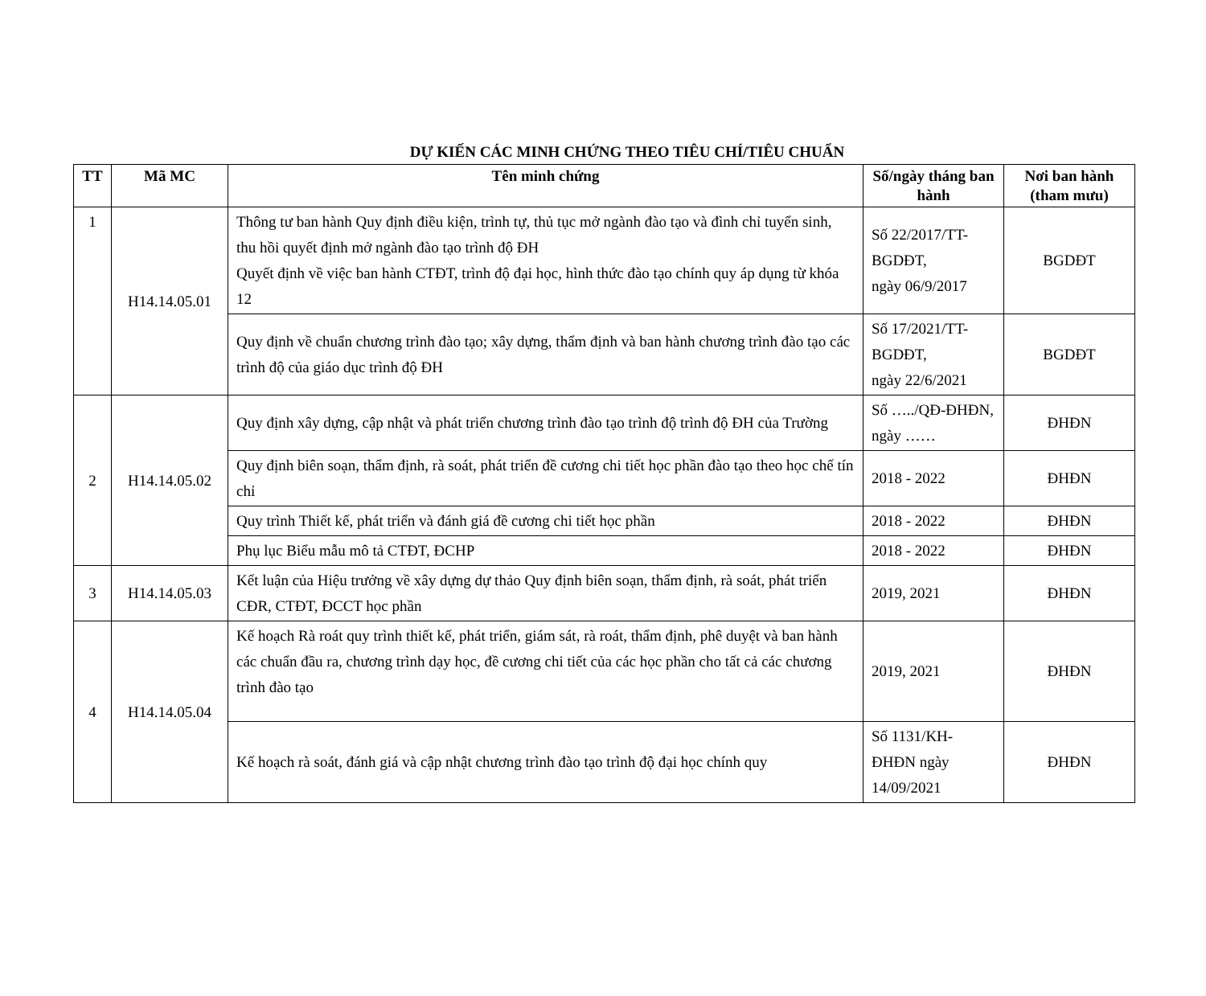DỰ KIẾN CÁC MINH CHỨNG THEO TIÊU CHÍ/TIÊU CHUẨN
| TT | Mã MC | Tên minh chứng | Số/ngày tháng ban hành | Nơi ban hành (tham mưu) |
| --- | --- | --- | --- | --- |
| 1 | H14.14.05.01 | Thông tư ban hành Quy định điều kiện, trình tự, thủ tục mở ngành đào tạo và đình chỉ tuyển sinh, thu hồi quyết định mở ngành đào tạo trình độ ĐH Quyết định về việc ban hành CTĐT, trình độ đại học, hình thức đào tạo chính quy áp dụng từ khóa 12 | Số 22/2017/TT-BGDĐT, ngày 06/9/2017 | BGDĐT |
| | | Quy định về chuẩn chương trình đào tạo; xây dựng, thẩm định và ban hành chương trình đào tạo các trình độ của giáo dục trình độ ĐH | Số 17/2021/TT-BGDĐT, ngày 22/6/2021 | BGDĐT |
| 2 | H14.14.05.02 | Quy định xây dựng, cập nhật và phát triển chương trình đào tạo trình độ trình độ ĐH của Trường | Số …../QĐ-ĐHĐN, ngày …… | ĐHĐN |
| | | Quy định biên soạn, thẩm định, rà soát, phát triển đề cương chi tiết học phần đào tạo theo học chế tín chỉ | 2018 - 2022 | ĐHĐN |
| | | Quy trình Thiết kế, phát triển và đánh giá đề cương chi tiết học phần | 2018 - 2022 | ĐHĐN |
| | | Phụ lục Biểu mẫu mô tả CTĐT, ĐCHP | 2018 - 2022 | ĐHĐN |
| 3 | H14.14.05.03 | Kết luận của Hiệu trưởng về xây dựng dự thảo Quy định biên soạn, thẩm định, rà soát, phát triển CĐR, CTĐT, ĐCCT học phần | 2019, 2021 | ĐHĐN |
| 4 | H14.14.05.04 | Kế hoạch Rà roát quy trình thiết kế, phát triển, giám sát, rà roát, thẩm định, phê duyệt và ban hành các chuẩn đầu ra, chương trình dạy học, đề cương chi tiết của các học phần cho tất cả các chương trình đào tạo | 2019, 2021 | ĐHĐN |
| | | Kế hoạch rà soát, đánh giá và cập nhật chương trình đào tạo trình độ đại học chính quy | Số 1131/KH-ĐHĐN ngày 14/09/2021 | ĐHĐN |